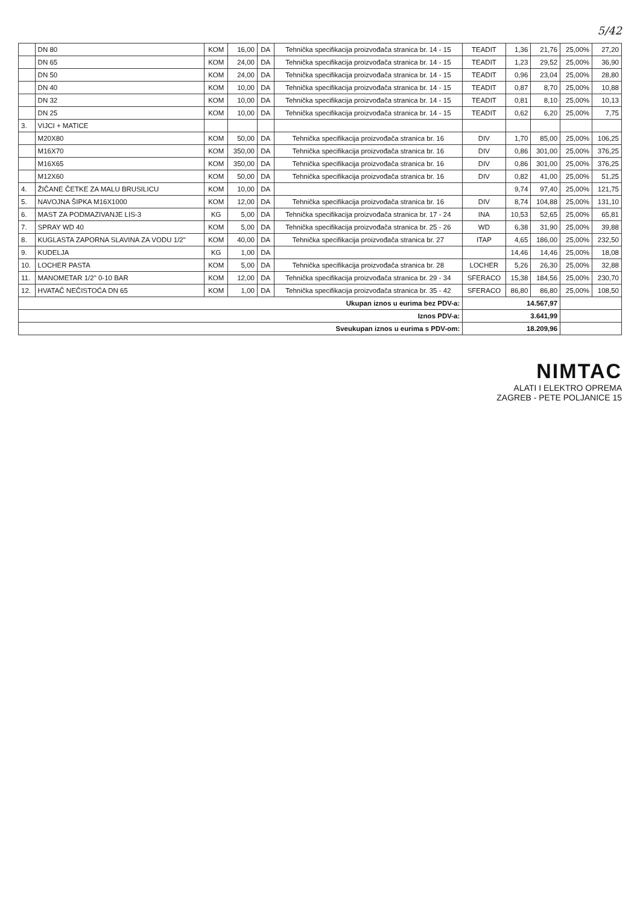5/42
| | DN 80 | KOM | 16,00 | DA | Tehnička specifikacija proizvođača stranica br. 14 - 15 | TEADIT | 1,36 | 21,76 | 25,00% | 27,20 |
| | DN 65 | KOM | 24,00 | DA | Tehnička specifikacija proizvođača stranica br. 14 - 15 | TEADIT | 1,23 | 29,52 | 25,00% | 36,90 |
| | DN 50 | KOM | 24,00 | DA | Tehnička specifikacija proizvođača stranica br. 14 - 15 | TEADIT | 0,96 | 23,04 | 25,00% | 28,80 |
| | DN 40 | KOM | 10,00 | DA | Tehnička specifikacija proizvođača stranica br. 14 - 15 | TEADIT | 0,87 | 8,70 | 25,00% | 10,88 |
| | DN 32 | KOM | 10,00 | DA | Tehnička specifikacija proizvođača stranica br. 14 - 15 | TEADIT | 0,81 | 8,10 | 25,00% | 10,13 |
| | DN 25 | KOM | 10,00 | DA | Tehnička specifikacija proizvođača stranica br. 14 - 15 | TEADIT | 0,62 | 6,20 | 25,00% | 7,75 |
| 3. | VIJCI + MATICE | | | | | | | | | |
| | M20X80 | KOM | 50,00 | DA | Tehnička specifikacija proizvođača stranica br. 16 | DIV | 1,70 | 85,00 | 25,00% | 106,25 |
| | M16X70 | KOM | 350,00 | DA | Tehnička specifikacija proizvođača stranica br. 16 | DIV | 0,86 | 301,00 | 25,00% | 376,25 |
| | M16X65 | KOM | 350,00 | DA | Tehnička specifikacija proizvođača stranica br. 16 | DIV | 0,86 | 301,00 | 25,00% | 376,25 |
| | M12X60 | KOM | 50,00 | DA | Tehnička specifikacija proizvođača stranica br. 16 | DIV | 0,82 | 41,00 | 25,00% | 51,25 |
| 4. | ŽIČANE ČETKE ZA MALU BRUSILICU | KOM | 10,00 | DA | | | 9,74 | 97,40 | 25,00% | 121,75 |
| 5. | NAVOJNA ŠIPKA M16X1000 | KOM | 12,00 | DA | Tehnička specifikacija proizvođača stranica br. 16 | DIV | 8,74 | 104,88 | 25,00% | 131,10 |
| 6. | MAST ZA PODMAZIVANJE LIS-3 | KG | 5,00 | DA | Tehnička specifikacija proizvođača stranica br. 17 - 24 | INA | 10,53 | 52,65 | 25,00% | 65,81 |
| 7. | SPRAY WD 40 | KOM | 5,00 | DA | Tehnička specifikacija proizvođača stranica br. 25 - 26 | WD | 6,38 | 31,90 | 25,00% | 39,88 |
| 8. | KUGLASTA ZAPORNA SLAVINA ZA VODU 1/2" | KOM | 40,00 | DA | Tehnička specifikacija proizvođača stranica br. 27 | ITAP | 4,65 | 186,00 | 25,00% | 232,50 |
| 9. | KUDELJA | KG | 1,00 | DA | | | 14,46 | 14,46 | 25,00% | 18,08 |
| 10. | LOCHER PASTA | KOM | 5,00 | DA | Tehnička specifikacija proizvođača stranica br. 28 | LOCHER | 5,26 | 26,30 | 25,00% | 32,88 |
| 11. | MANOMETAR 1/2" 0-10 BAR | KOM | 12,00 | DA | Tehnička specifikacija proizvođača stranica br. 29 - 34 | SFERACO | 15,38 | 184,56 | 25,00% | 230,70 |
| 12. | HVATAČ NEČISTOĆA DN 65 | KOM | 1,00 | DA | Tehnička specifikacija proizvođača stranica br. 35 - 42 | SFERACO | 86,80 | 86,80 | 25,00% | 108,50 |
| Ukupan iznos u eurima bez PDV-a: | | | | | | 14.567,97 | | | | |
| Iznos PDV-a: | | | | | | 3.641,99 | | | | |
| Sveukupan iznos u eurima s PDV-om: | | | | | | 18.209,96 | | | | |
NIMTAC
ALATI I ELEKTRO OPREMA
ZAGREB - PETE POLJANICE 15